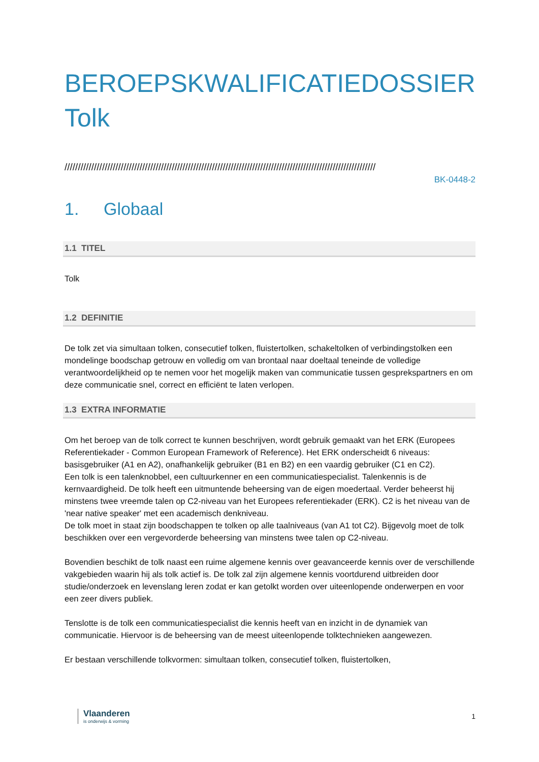BEROEPSKWALIFICATIEDOSSIER
Tolk
////////////////////////////////////////////////////////////////////////////////////////////////////////////////////
BK-0448-2
1. Globaal
1.1 TITEL
Tolk
1.2 DEFINITIE
De tolk zet via simultaan tolken, consecutief tolken, fluistertolken, schakeltolken of verbindingstolken een mondelinge boodschap getrouw en volledig om van brontaal naar doeltaal teneinde de volledige verantwoordelijkheid op te nemen voor het mogelijk maken van communicatie tussen gesprekspartners en om deze communicatie snel, correct en efficiënt te laten verlopen.
1.3 EXTRA INFORMATIE
Om het beroep van de tolk correct te kunnen beschrijven, wordt gebruik gemaakt van het ERK (Europees Referentiekader - Common European Framework of Reference). Het ERK onderscheidt 6 niveaus: basisgebruiker (A1 en A2), onafhankelijk gebruiker (B1 en B2) en een vaardig gebruiker (C1 en C2).
Een tolk is een talenknobbel, een cultuurkenner en een communicatiespecialist. Talenkennis is de kernvaardigheid. De tolk heeft een uitmuntende beheersing van de eigen moedertaal. Verder beheerst hij minstens twee vreemde talen op C2-niveau van het Europees referentiekader (ERK). C2 is het niveau van de 'near native speaker' met een academisch denkniveau.
De tolk moet in staat zijn boodschappen te tolken op alle taalniveaus (van A1 tot C2). Bijgevolg moet de tolk beschikken over een vergevorderde beheersing van minstens twee talen op C2-niveau.
Bovendien beschikt de tolk naast een ruime algemene kennis over geavanceerde kennis over de verschillende vakgebieden waarin hij als tolk actief is. De tolk zal zijn algemene kennis voortdurend uitbreiden door studie/onderzoek en levenslang leren zodat er kan getolkt worden over uiteenlopende onderwerpen en voor een zeer divers publiek.
Tenslotte is de tolk een communicatiespecialist die kennis heeft van en inzicht in de dynamiek van communicatie. Hiervoor is de beheersing van de meest uiteenlopende tolktechnieken aangewezen.
Er bestaan verschillende tolkvormen: simultaan tolken, consecutief tolken, fluistertolken,
Vlaanderen
is onderwijs & vorming
1